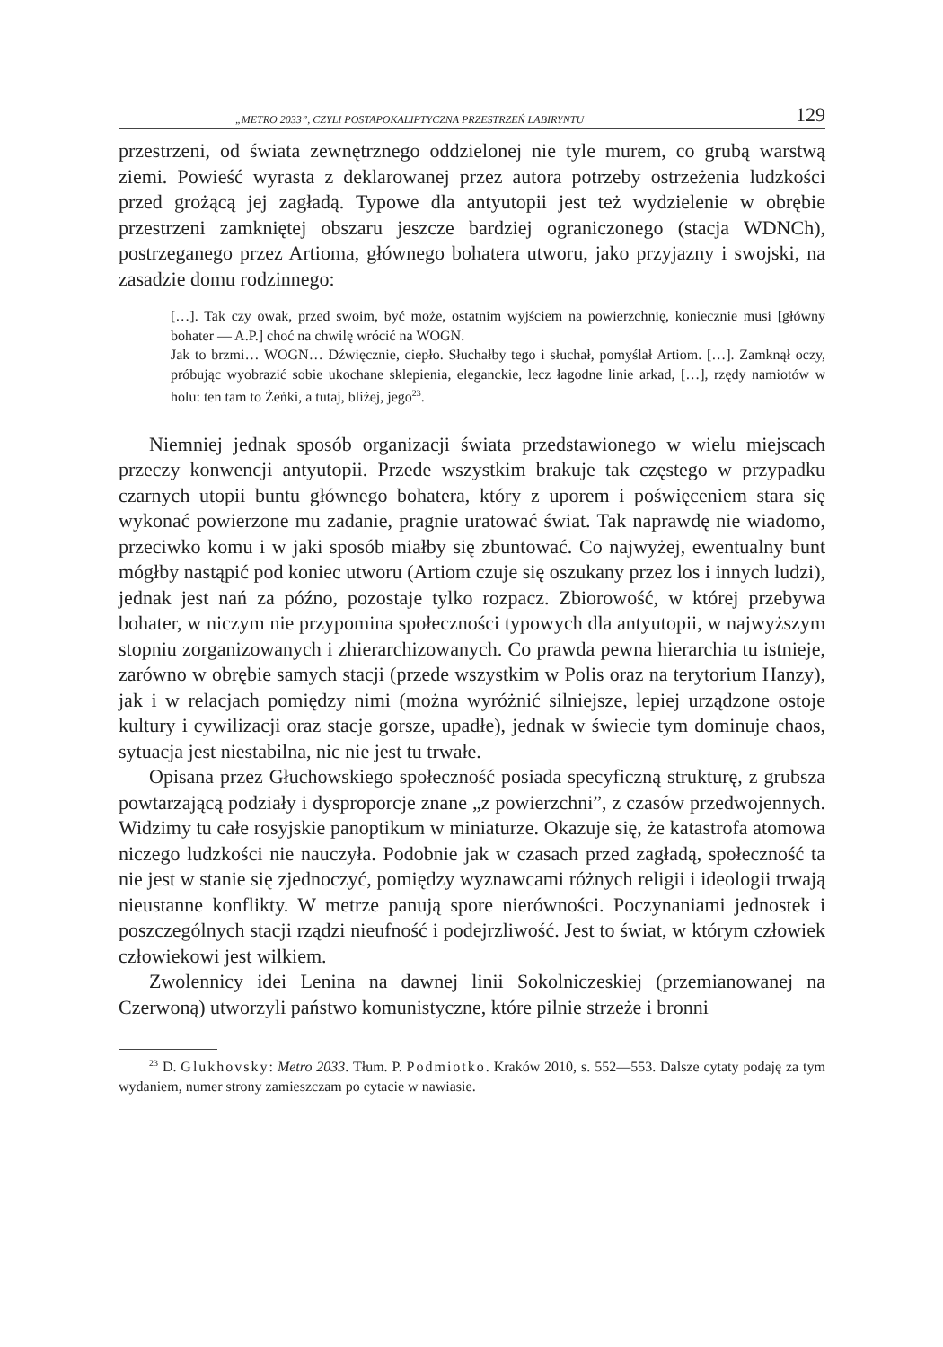„METRO 2033”, CZYLI POSTAPOKALIPTYCZNA PRZESTRZEŃ LABIRYNTU 129
przestrzeni, od świata zewnętrznego oddzielonej nie tyle murem, co grubą warstwą ziemi. Powieść wyrasta z deklarowanej przez autora potrzeby ostrzeżenia ludzkości przed grożącą jej zagładą. Typowe dla antyutopii jest też wydzielenie w obrębie przestrzeni zamkniętej obszaru jeszcze bardziej ograniczonego (stacja WDNCh), postrzeganego przez Artioma, głównego bohatera utworu, jako przyjazny i swojski, na zasadzie domu rodzinnego:
[…]. Tak czy owak, przed swoim, być może, ostatnim wyjściem na powierzchnię, koniecznie musi [główny bohater — A.P.] choć na chwilę wrócić na WOGN.
Jak to brzmi… WOGN… Dźwięcznie, ciepło. Słuchałby tego i słuchał, pomyślał Artiom. […]. Zamknął oczy, próbując wyobrazić sobie ukochane sklepienia, eleganckie, lecz łagodne linie arkad, […], rzędy namiotów w holu: ten tam to Żeńki, a tutaj, bliżej, jego<sup>23</sup>.
Niemniej jednak sposób organizacji świata przedstawionego w wielu miejscach przeczy konwencji antyutopii. Przede wszystkim brakuje tak częstego w przypadku czarnych utopii buntu głównego bohatera, który z uporem i poświęceniem stara się wykonać powierzone mu zadanie, pragnie uratować świat. Tak naprawdę nie wiadomo, przeciwko komu i w jaki sposób miałby się zbuntować. Co najwyżej, ewentualny bunt mógłby nastąpić pod koniec utworu (Artiom czuje się oszukany przez los i innych ludzi), jednak jest nań za późno, pozostaje tylko rozpacz. Zbiorowość, w której przebywa bohater, w niczym nie przypomina społeczności typowych dla antyutopii, w najwyższym stopniu zorganizowanych i zhierarchizowanych. Co prawda pewna hierarchia tu istnieje, zarówno w obrębie samych stacji (przede wszystkim w Polis oraz na terytorium Hanzy), jak i w relacjach pomiędzy nimi (można wyróżnić silniejsze, lepiej urządzone ostoje kultury i cywilizacji oraz stacje gorsze, upadłe), jednak w świecie tym dominuje chaos, sytuacja jest niestabilna, nic nie jest tu trwałe.
Opisana przez Głuchowskiego społeczność posiada specyficzną strukturę, z grubsza powtarzającą podziały i dysproporcje znane „z powierzchni”, z czasów przedwojennych. Widzimy tu całe rosyjskie panoptikum w miniaturze. Okazuje się, że katastrofa atomowa niczego ludzkości nie nauczyła. Podobnie jak w czasach przed zagładą, społeczność ta nie jest w stanie się zjednoczyć, pomiędzy wyznawcami różnych religii i ideologii trwają nieustanne konflikty. W metrze panują spore nierówności. Poczynaniami jednostek i poszczególnych stacji rządzi nieufność i podejrzliwość. Jest to świat, w którym człowiek człowiekowi jest wilkiem.
Zwolennicy idei Lenina na dawnej linii Sokolniczeskiej (przemianowanej na Czerwoną) utworzyli państwo komunistyczne, które pilnie strzeże i bronni
<sup>23</sup> D. Glukhovsky: Metro 2033. Tłum. P. Podmiotko. Kraków 2010, s. 552—553. Dalsze cytaty podaję za tym wydaniem, numer strony zamieszczam po cytacie w nawiasie.